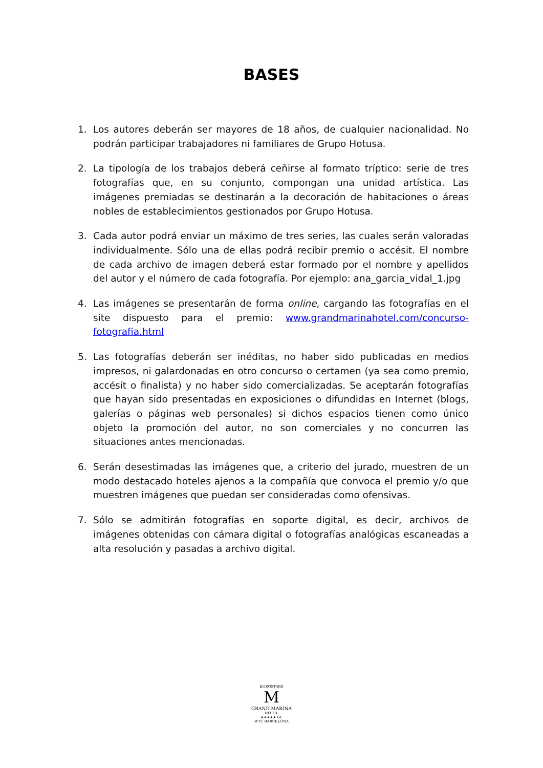BASES
1. Los autores deberán ser mayores de 18 años, de cualquier nacionalidad. No podrán participar trabajadores ni familiares de Grupo Hotusa.
2. La tipología de los trabajos deberá ceñirse al formato tríptico: serie de tres fotografías que, en su conjunto, compongan una unidad artística. Las imágenes premiadas se destinarán a la decoración de habitaciones o áreas nobles de establecimientos gestionados por Grupo Hotusa.
3. Cada autor podrá enviar un máximo de tres series, las cuales serán valoradas individualmente. Sólo una de ellas podrá recibir premio o accésit. El nombre de cada archivo de imagen deberá estar formado por el nombre y apellidos del autor y el número de cada fotografía. Por ejemplo: ana_garcia_vidal_1.jpg
4. Las imágenes se presentarán de forma online, cargando las fotografías en el site dispuesto para el premio: www.grandmarinahotel.com/concurso-fotografia.html
5. Las fotografías deberán ser inéditas, no haber sido publicadas en medios impresos, ni galardonadas en otro concurso o certamen (ya sea como premio, accésit o finalista) y no haber sido comercializadas. Se aceptarán fotografías que hayan sido presentadas en exposiciones o difundidas en Internet (blogs, galerías o páginas web personales) si dichos espacios tienen como único objeto la promoción del autor, no son comerciales y no concurren las situaciones antes mencionadas.
6. Serán desestimadas las imágenes que, a criterio del jurado, muestren de un modo destacado hoteles ajenos a la compañía que convoca el premio y/o que muestren imágenes que puedan ser consideradas como ofensivas.
7. Sólo se admitirán fotografías en soporte digital, es decir, archivos de imágenes obtenidas con cámara digital o fotografías analógicas escaneadas a alta resolución y pasadas a archivo digital.
EUROSTARS
M
GRAND MARINA
HOTEL
★★★★★ GL
WTC BARCELONA